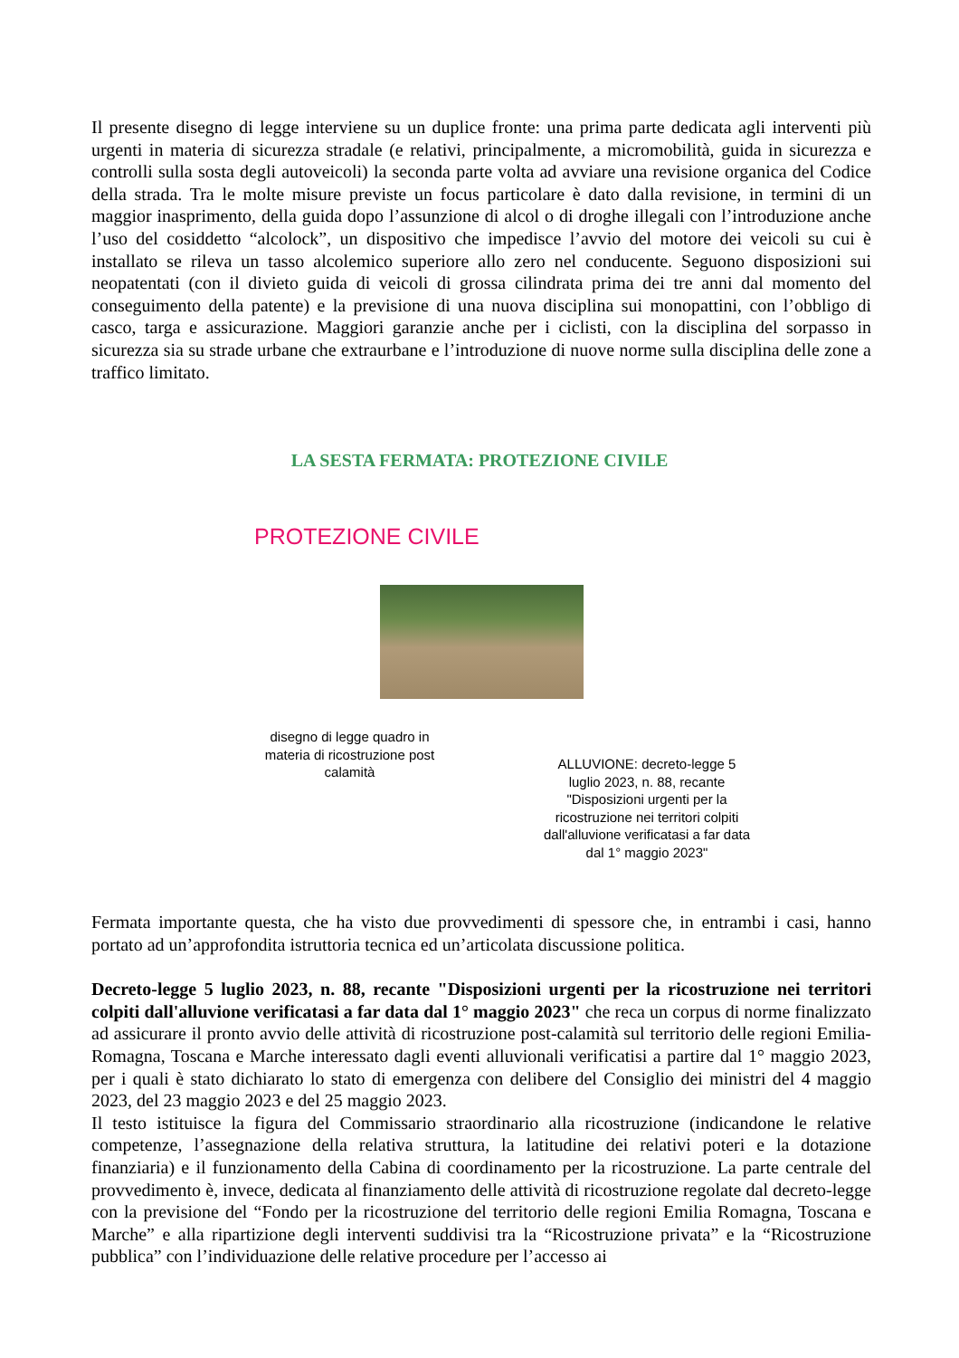Il presente disegno di legge interviene su un duplice fronte: una prima parte dedicata agli interventi più urgenti in materia di sicurezza stradale (e relativi, principalmente, a micromobilità, guida in sicurezza e controlli sulla sosta degli autoveicoli) la seconda parte volta ad avviare una revisione organica del Codice della strada. Tra le molte misure previste un focus particolare è dato dalla revisione, in termini di un maggior inasprimento, della guida dopo l’assunzione di alcol o di droghe illegali con l’introduzione anche l’uso del cosiddetto “alcolock”, un dispositivo che impedisce l’avvio del motore dei veicoli su cui è installato se rileva un tasso alcolemico superiore allo zero nel conducente. Seguono disposizioni sui neopatentati (con il divieto guida di veicoli di grossa cilindrata prima dei tre anni dal momento del conseguimento della patente) e la previsione di una nuova disciplina sui monopattini, con l’obbligo di casco, targa e assicurazione. Maggiori garanzie anche per i ciclisti, con la disciplina del sorpasso in sicurezza sia su strade urbane che extraurbane e l’introduzione di nuove norme sulla disciplina delle zone a traffico limitato.
LA SESTA FERMATA: PROTEZIONE CIVILE
PROTEZIONE CIVILE
disegno di legge quadro in materia di ricostruzione post calamità
ALLUVIONE: decreto-legge 5 luglio 2023, n. 88, recante "Disposizioni urgenti per la ricostruzione nei territori colpiti dall'alluvione verificatasi a far data dal 1° maggio 2023"
Fermata importante questa, che ha visto due provvedimenti di spessore che, in entrambi i casi, hanno portato ad un’approfondita istruttoria tecnica ed un’articolata discussione politica.
Decreto-legge 5 luglio 2023, n. 88, recante "Disposizioni urgenti per la ricostruzione nei territori colpiti dall'alluvione verificatasi a far data dal 1° maggio 2023" che reca un corpus di norme finalizzato ad assicurare il pronto avvio delle attività di ricostruzione post-calamità sul territorio delle regioni Emilia-Romagna, Toscana e Marche interessato dagli eventi alluvionali verificatisi a partire dal 1° maggio 2023, per i quali è stato dichiarato lo stato di emergenza con delibere del Consiglio dei ministri del 4 maggio 2023, del 23 maggio 2023 e del 25 maggio 2023.
Il testo istituisce la figura del Commissario straordinario alla ricostruzione (indicandone le relative competenze, l’assegnazione della relativa struttura, la latitudine dei relativi poteri e la dotazione finanziaria) e il funzionamento della Cabina di coordinamento per la ricostruzione. La parte centrale del provvedimento è, invece, dedicata al finanziamento delle attività di ricostruzione regolate dal decreto-legge con la previsione del “Fondo per la ricostruzione del territorio delle regioni Emilia Romagna, Toscana e Marche” e alla ripartizione degli interventi suddivisi tra la “Ricostruzione privata” e la “Ricostruzione pubblica” con l’individuazione delle relative procedure per l’accesso ai